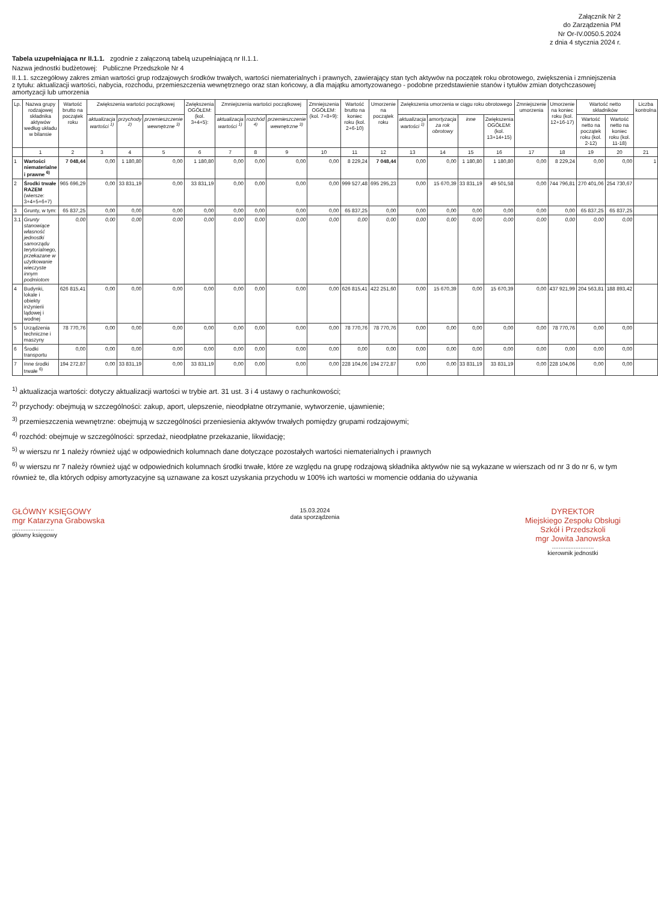Załącznik Nr 2
do Zarządzenia PM
Nr Or-IV.0050.5.2024
z dnia 4 stycznia 2024 r.
Tabela uzupełniająca nr II.1.1. zgodnie z załączoną tabelą uzupełniającą nr II.1.1.
Nazwa jednostki budżetowej: Publiczne Przedszkole Nr 4
II.1.1. szczegółowy zakres zmian wartości grup rodzajowych środków trwałych, wartości niematerialnych i prawnych, zawierający stan tych aktywów na początek roku obrotowego, zwiększenia i zmniejszenia z tytułu: aktualizacji wartości, nabycia, rozchodu, przemieszczenia wewnętrznego oraz stan końcowy, a dla majątku amortyzowanego - podobne przedstawienie stanów i tytułów zmian dotychczasowej amortyzacji lub umorzenia
| Lp. | Nazwa grupy rodzajowej składnika aktywów według układu w bilansie | Wartość brutto na początek roku | Zwiększenia wartości początkowej | | | Zwiększenia OGÓŁEM: (kol. 3+4+5): | Zmniejszenia wartości początkowej | | | Zmniejszenia OGÓŁEM: (kol. 7+8+9): | Wartość brutto na koniec roku (kol. 2+6-10) | Umorzenie na początek roku | Zwiększenia umorzenia w ciągu roku obrotowego | | | | Zmniejszenie umorzenia | Umorzenie na koniec roku (kol. 12+16-17) | Wartość netto składników | | Liczba kontrolna |
| --- | --- | --- | --- | --- | --- | --- | --- | --- | --- | --- | --- | --- | --- | --- | --- | --- | --- | --- | --- | --- | --- |
| | | | aktualizacja wartości <sup>1)</sup> | przychody <sup>2)</sup> | przemieszczenie wewnętrzne <sup>3)</sup> | | aktualizacja wartości <sup>1)</sup> | rozchód <sup>4)</sup> | przemieszczenie wewnętrzne <sup>3)</sup> | | | | aktualizacja wartości <sup>1)</sup> | amortyzacja za rok obrotowy | inne | Zwiększenia OGÓŁEM: (kol. 13+14+15) | | | Wartość netto na początek roku (kol. 2-12) | Wartość netto na koniec roku (kol. 11-18) | |
| | 1 | 2 | 3 | 4 | 5 | 6 | 7 | 8 | 9 | 10 | 11 | 12 | 13 | 14 | 15 | 16 | 17 | 18 | 19 | 20 | 21 |
| 1 | Wartości niematerialne i prawne <sup>6)</sup> | 7 048,44 | 0,00 | 1 180,80 | 0,00 | 1 180,80 | 0,00 | 0,00 | 0,00 | 0,00 | 8 229,24 | 7 048,44 | 0,00 | 0,00 | 1 180,80 | 1 180,80 | 0,00 | 8 229,24 | 0,00 | 0,00 | 1 |
| 2 | Środki trwałe RAZEM (wiersze: 3+4+5+6+7) | 965 696,29 | 0,00 | 33 831,19 | 0,00 | 33 831,19 | 0,00 | 0,00 | 0,00 | 0,00 | 999 527,48 | 695 295,23 | 0,00 | 15 670,39 | 33 831,19 | 49 501,58 | 0,00 | 744 796,81 | 270 401,06 | 254 730,67 | |
| 3 | Grunty, w tym: | 65 837,25 | 0,00 | 0,00 | 0,00 | 0,00 | 0,00 | 0,00 | 0,00 | 0,00 | 65 837,25 | 0,00 | 0,00 | 0,00 | 0,00 | 0,00 | 0,00 | 0,00 | 65 837,25 | 65 837,25 | |
| 3.1 | Grunty stanowiące własność jednostki samorządu terytorialnego, przekazane w użytkowanie wieczyste innym podmiotom | 0,00 | 0,00 | 0,00 | 0,00 | 0,00 | 0,00 | 0,00 | 0,00 | 0,00 | 0,00 | 0,00 | 0,00 | 0,00 | 0,00 | 0,00 | 0,00 | 0,00 | 0,00 | 0,00 | |
| 4 | Budynki, lokale i obiekty inżynierii lądowej i wodnej | 626 815,41 | 0,00 | 0,00 | 0,00 | 0,00 | 0,00 | 0,00 | 0,00 | 0,00 | 626 815,41 | 422 251,60 | 0,00 | 15 670,39 | 0,00 | 15 670,39 | 0,00 | 437 921,99 | 204 563,81 | 188 893,42 | |
| 5 | Urządzenia techniczne i maszyny | 78 770,76 | 0,00 | 0,00 | 0,00 | 0,00 | 0,00 | 0,00 | 0,00 | 0,00 | 78 770,76 | 78 770,76 | 0,00 | 0,00 | 0,00 | 0,00 | 0,00 | 78 770,76 | 0,00 | 0,00 | |
| 6 | Środki transportu | 0,00 | 0,00 | 0,00 | 0,00 | 0,00 | 0,00 | 0,00 | 0,00 | 0,00 | 0,00 | 0,00 | 0,00 | 0,00 | 0,00 | 0,00 | 0,00 | 0,00 | 0,00 | 0,00 | |
| 7 | Inne środki trwałe <sup>6)</sup> | 194 272,87 | 0,00 | 33 831,19 | 0,00 | 33 831,19 | 0,00 | 0,00 | 0,00 | 0,00 | 228 104,06 | 194 272,87 | 0,00 | 0,00 | 33 831,19 | 33 831,19 | 0,00 | 228 104,06 | 0,00 | 0,00 | |
<sup>1)</sup> aktualizacja wartości: dotyczy aktualizacji wartości w trybie art. 31 ust. 3 i 4 ustawy o rachunkowości;
<sup>2)</sup> przychody: obejmują w szczególności: zakup, aport, ulepszenie, nieodpłatne otrzymanie, wytworzenie, ujawnienie;
<sup>3)</sup> przemieszczenia wewnętrzne: obejmują w szczególności przeniesienia aktywów trwałych pomiędzy grupami rodzajowymi;
<sup>4)</sup> rozchód: obejmuje w szczególności: sprzedaż, nieodpłatne przekazanie, likwidację;
<sup>5)</sup> w wierszu nr 1 należy również ująć w odpowiednich kolumnach dane dotyczące pozostałych wartości niematerialnych i prawnych
<sup>6)</sup> w wierszu nr 7 należy również ująć w odpowiednich kolumnach środki trwałe, które ze względu na grupę rodzajową składnika aktywów nie są wykazane w wierszach od nr 3 do nr 6, w tym również te, dla których odpisy amortyzacyjne są uznawane za koszt uzyskania przychodu w 100% ich wartości w momencie oddania do używania
GŁÓWNY KSIĘGOWY
mgr Katarzyna Grabowska
.........................
główny księgowy
15.03.2024
data sporządzenia
DYREKTOR
Miejskiego Zespołu Obsługi
Szkół i Przedszkoli
mgr Jowita Janowska
.........................
kierownik jednostki